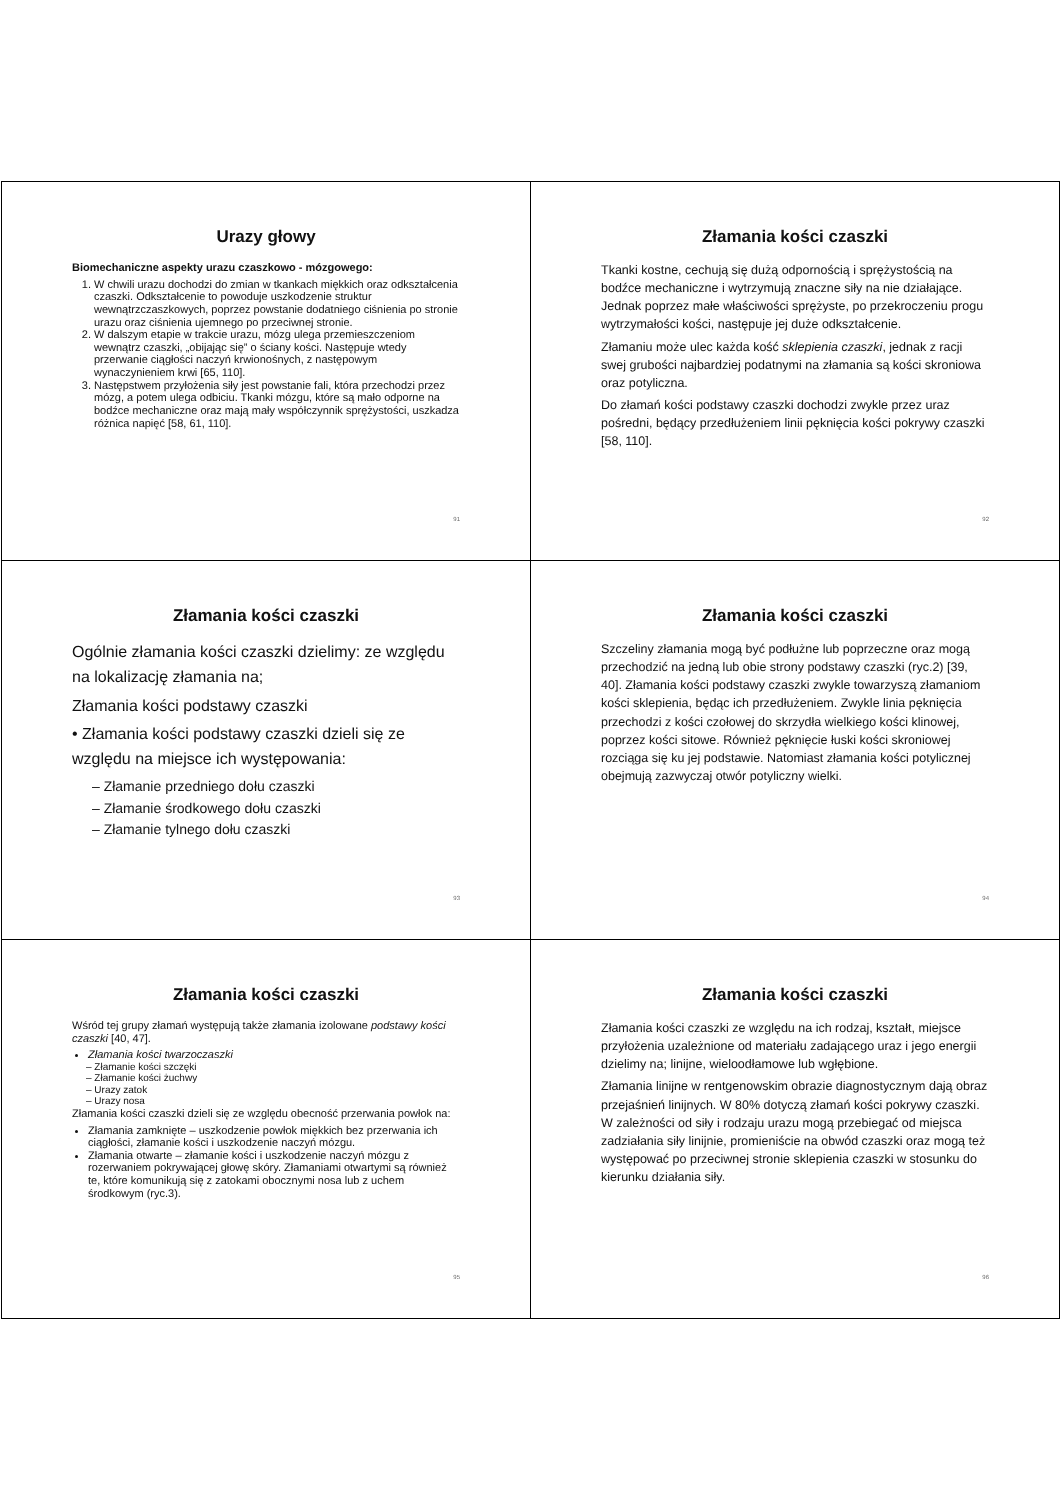Urazy głowy
Biomechaniczne aspekty urazu czaszkowo - mózgowego:
1. W chwili urazu dochodzi do zmian w tkankach miękkich oraz odkształcenia czaszki. Odkształcenie to powoduje uszkodzenie struktur wewnątrzczaszkowych, poprzez powstanie dodatniego ciśnienia po stronie urazu oraz ciśnienia ujemnego po przeciwnej stronie.
2. W dalszym etapie w trakcie urazu, mózg ulega przemieszczeniom wewnątrz czaszki, „obijając się” o ściany kości. Następuje wtedy przerwanie ciągłości naczyń krwionośnych, z następowym wynaczynieniem krwi [65, 110].
3. Następstwem przyłożenia siły jest powstanie fali, która przechodzi przez mózg, a potem ulega odbiciu. Tkanki mózgu, które są mało odporne na bodźce mechaniczne oraz mają mały współczynnik sprężystości, uszkadza różnica napięć [58, 61, 110].
91
Złamania kości czaszki
Tkanki kostne, cechują się dużą odpornością i sprężystością na bodźce mechaniczne i wytrzymują znaczne siły na nie działające. Jednak poprzez małe właściwości sprężyste, po przekroczeniu progu wytrzymałości kości, następuje jej duże odkształcenie.
Złamaniu może ulec każda kość sklepienia czaszki, jednak z racji swej grubości najbardziej podatnymi na złamania są kości skroniowa oraz potyliczna.
Do złamań kości podstawy czaszki dochodzi zwykle przez uraz pośredni, będący przedłużeniem linii pęknięcia kości pokrywy czaszki [58, 110].
92
Złamania kości czaszki
Ogólnie złamania kości czaszki dzielimy: ze względu na lokalizację złamania na;
Złamania kości podstawy czaszki
• Złamania kości podstawy czaszki dzieli się ze względu na miejsce ich występowania:
– Złamanie przedniego dołu czaszki
– Złamanie środkowego dołu czaszki
– Złamanie tylnego dołu czaszki
93
Złamania kości czaszki
Szczeliny złamania mogą być podłużne lub poprzeczne oraz mogą przechodzić na jedną lub obie strony podstawy czaszki (ryc.2) [39, 40]. Złamania kości podstawy czaszki zwykle towarzyszą złamaniom kości sklepienia, będąc ich przedłużeniem. Zwykle linia pęknięcia przechodzi z kości czołowej do skrzydła wielkiego kości klinowej, poprzez kości sitowe. Również pęknięcie łuski kości skroniowej rozciąga się ku jej podstawie. Natomiast złamania kości potylicznej obejmują zazwyczaj otwór potyliczny wielki.
94
Złamania kości czaszki
Wśród tej grupy złamań występują także złamania izolowane podstawy kości czaszki [40, 47].
Złamania kości twarzoczaszki
– Złamanie kości szczęki
– Złamanie kości żuchwy
– Urazy zatok
– Urazy nosa
Złamania kości czaszki dzieli się ze względu obecność przerwania powłok na:
Złamania zamknięte – uszkodzenie powłok miękkich bez przerwania ich ciągłości, złamanie kości i uszkodzenie naczyń mózgu.
Złamania otwarte – złamanie kości i uszkodzenie naczyń mózgu z rozerwaniem pokrywającej głowę skóry. Złamaniami otwartymi są również te, które komunikują się z zatokami obocznymi nosa lub z uchem środkowym (ryc.3).
95
Złamania kości czaszki
Złamania kości czaszki ze względu na ich rodzaj, kształt, miejsce przyłożenia uzależnione od materiału zadającego uraz i jego energii dzielimy na; linijne, wieloodłamowe lub wgłębione.
Złamania linijne w rentgenowskim obrazie diagnostycznym dają obraz przejaśnień linijnych. W 80% dotyczą złamań kości pokrywy czaszki. W zależności od siły i rodzaju urazu mogą przebiegać od miejsca zadziałania siły linijnie, promieniście na obwód czaszki oraz mogą też występować po przeciwnej stronie sklepienia czaszki w stosunku do kierunku działania siły.
96